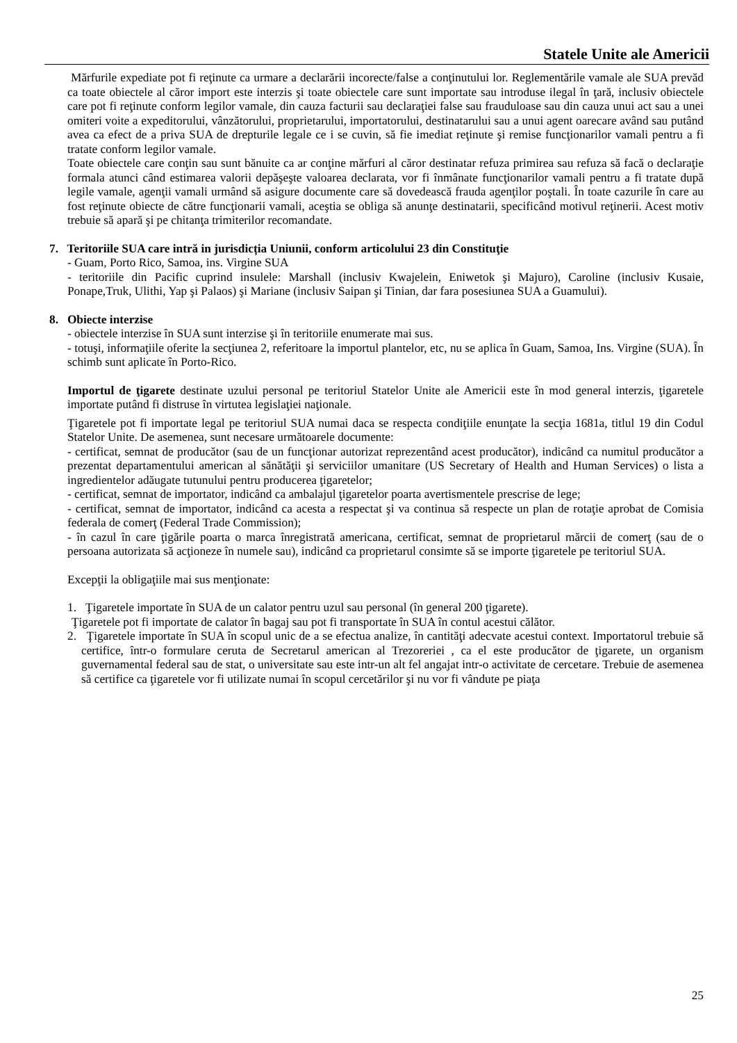Statele Unite ale Americii
Mărfurile expediate pot fi reţinute ca urmare a declarării incorecte/false a conţinutului lor. Reglementările vamale ale SUA prevăd ca toate obiectele al căror import este interzis şi toate obiectele care sunt importate sau introduse ilegal în ţară, inclusiv obiectele care pot fi reţinute conform legilor vamale, din cauza facturii sau declaraţiei false sau frauduloase sau din cauza unui act sau a unei omiteri voite a expeditorului, vânzătorului, proprietarului, importatorului, destinatarului sau a unui agent oarecare având sau putând avea ca efect de a priva SUA de drepturile legale ce i se cuvin, să fie imediat reţinute şi remise funcţionarilor vamali pentru a fi tratate conform legilor vamale.
Toate obiectele care conţin sau sunt bănuite ca ar conţine mărfuri al căror destinatar refuza primirea sau refuza să facă o declaraţie formala atunci când estimarea valorii depăşeşte valoarea declarata, vor fi înmânate funcţionarilor vamali pentru a fi tratate după legile vamale, agenţii vamali urmând să asigure documente care să dovedească frauda agenţilor poştali. În toate cazurile în care au fost reţinute obiecte de către funcţionarii vamali, aceştia se obliga să anunţe destinatarii, specificând motivul reţinerii. Acest motiv trebuie să apară şi pe chitanţa trimiterilor recomandate.
7. Teritoriile SUA care intră in jurisdicția Uniunii, conform articolului 23 din Constituţie
- Guam, Porto Rico, Samoa, ins. Virgine SUA
- teritoriile din Pacific cuprind insulele: Marshall (inclusiv Kwajelein, Eniwetok şi Majuro), Caroline (inclusiv Kusaie, Ponape,Truk, Ulithi, Yap şi Palaos) şi Mariane (inclusiv Saipan şi Tinian, dar fara posesiunea SUA a Guamului).
8. Obiecte interzise
- obiectele interzise în SUA sunt interzise şi în teritoriile enumerate mai sus.
- totuşi, informaţiile oferite la secţiunea 2, referitoare la importul plantelor, etc, nu se aplica în Guam, Samoa, Ins. Virgine (SUA). În schimb sunt aplicate în Porto-Rico.
Importul de ţigarete destinate uzului personal pe teritoriul Statelor Unite ale Americii este în mod general interzis, ţigaretele importate putând fi distruse în virtutea legislaţiei naţionale.
Ţigaretele pot fi importate legal pe teritoriul SUA numai daca se respecta condiţiile enunţate la secţia 1681a, titlul 19 din Codul Statelor Unite. De asemenea, sunt necesare următoarele documente:
- certificat, semnat de producător (sau de un funcţionar autorizat reprezentând acest producător), indicând ca numitul producător a prezentat departamentului american al sănătăţii şi serviciilor umanitare (US Secretary of Health and Human Services) o lista a ingredientelor adăugate tutunului pentru producerea ţigaretelor;
- certificat, semnat de importator, indicând ca ambalajul ţigaretelor poarta avertismentele prescrise de lege;
- certificat, semnat de importator, indicând ca acesta a respectat şi va continua să respecte un plan de rotaţie aprobat de Comisia federala de comerţ (Federal Trade Commission);
- în cazul în care ţigările poarta o marca înregistrată americana, certificat, semnat de proprietarul mărcii de comerţ (sau de o persoana autorizata să acţioneze în numele sau), indicând ca proprietarul consimte să se importe ţigaretele pe teritoriul SUA.
Excepţii la obligaţiile mai sus menţionate:
1. Ţigaretele importate în SUA de un calator pentru uzul sau personal (în general 200 ţigarete).
Ţigaretele pot fi importate de calator în bagaj sau pot fi transportate în SUA în contul acestui călător.
2. Ţigaretele importate în SUA în scopul unic de a se efectua analize, în cantităţi adecvate acestui context. Importatorul trebuie să certifice, într-o formulare ceruta de Secretarul american al Trezoreriei , ca el este producător de ţigarete, un organism guvernamental federal sau de stat, o universitate sau este intr-un alt fel angajat intr-o activitate de cercetare. Trebuie de asemenea să certifice ca ţigaretele vor fi utilizate numai în scopul cercetărilor şi nu vor fi vândute pe piaţa
25